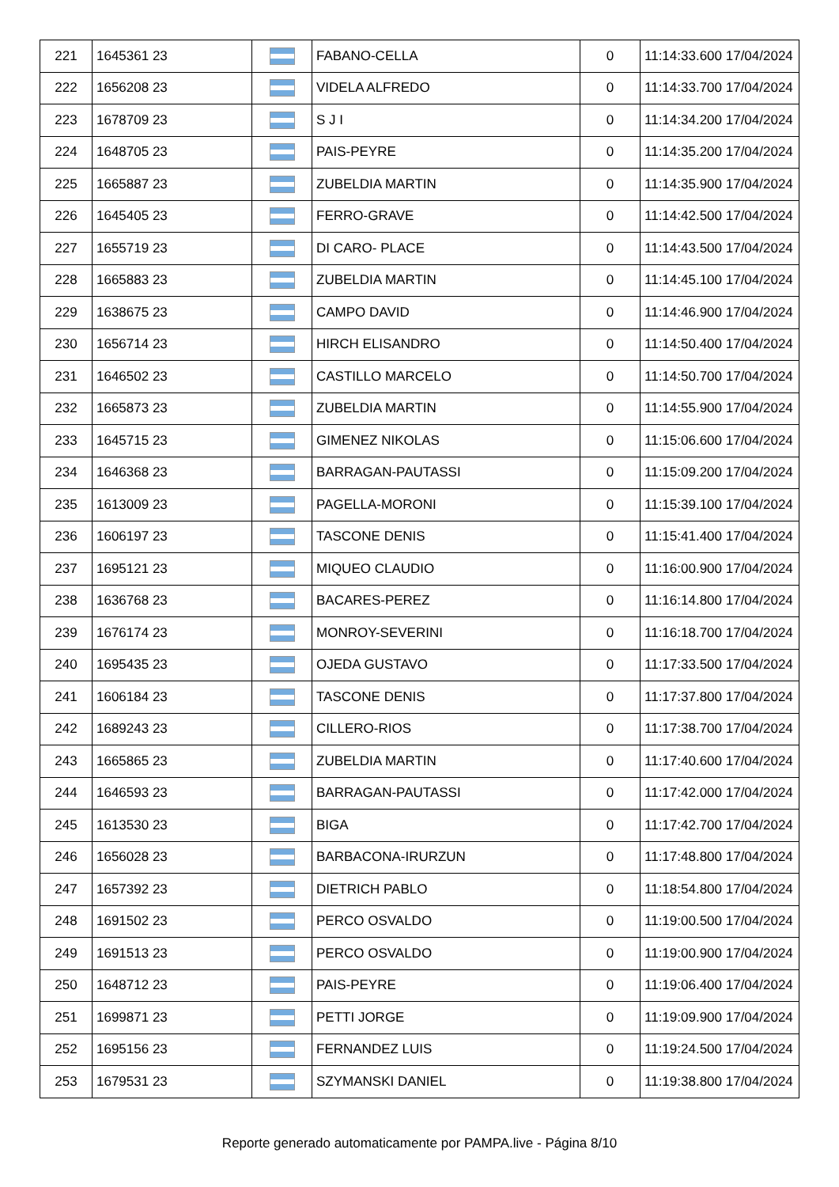| 221 | 1645361 23 | | FABANO-CELLA | 0 | 11:14:33.600 17/04/2024 |
| 222 | 1656208 23 | | VIDELA ALFREDO | 0 | 11:14:33.700 17/04/2024 |
| 223 | 1678709 23 | | S J I | 0 | 11:14:34.200 17/04/2024 |
| 224 | 1648705 23 | | PAIS-PEYRE | 0 | 11:14:35.200 17/04/2024 |
| 225 | 1665887 23 | | ZUBELDIA MARTIN | 0 | 11:14:35.900 17/04/2024 |
| 226 | 1645405 23 | | FERRO-GRAVE | 0 | 11:14:42.500 17/04/2024 |
| 227 | 1655719 23 | | DI CARO- PLACE | 0 | 11:14:43.500 17/04/2024 |
| 228 | 1665883 23 | | ZUBELDIA MARTIN | 0 | 11:14:45.100 17/04/2024 |
| 229 | 1638675 23 | | CAMPO DAVID | 0 | 11:14:46.900 17/04/2024 |
| 230 | 1656714 23 | | HIRCH ELISANDRO | 0 | 11:14:50.400 17/04/2024 |
| 231 | 1646502 23 | | CASTILLO MARCELO | 0 | 11:14:50.700 17/04/2024 |
| 232 | 1665873 23 | | ZUBELDIA MARTIN | 0 | 11:14:55.900 17/04/2024 |
| 233 | 1645715 23 | | GIMENEZ NIKOLAS | 0 | 11:15:06.600 17/04/2024 |
| 234 | 1646368 23 | | BARRAGAN-PAUTASSI | 0 | 11:15:09.200 17/04/2024 |
| 235 | 1613009 23 | | PAGELLA-MORONI | 0 | 11:15:39.100 17/04/2024 |
| 236 | 1606197 23 | | TASCONE DENIS | 0 | 11:15:41.400 17/04/2024 |
| 237 | 1695121 23 | | MIQUEO CLAUDIO | 0 | 11:16:00.900 17/04/2024 |
| 238 | 1636768 23 | | BACARES-PEREZ | 0 | 11:16:14.800 17/04/2024 |
| 239 | 1676174 23 | | MONROY-SEVERINI | 0 | 11:16:18.700 17/04/2024 |
| 240 | 1695435 23 | | OJEDA GUSTAVO | 0 | 11:17:33.500 17/04/2024 |
| 241 | 1606184 23 | | TASCONE DENIS | 0 | 11:17:37.800 17/04/2024 |
| 242 | 1689243 23 | | CILLERO-RIOS | 0 | 11:17:38.700 17/04/2024 |
| 243 | 1665865 23 | | ZUBELDIA MARTIN | 0 | 11:17:40.600 17/04/2024 |
| 244 | 1646593 23 | | BARRAGAN-PAUTASSI | 0 | 11:17:42.000 17/04/2024 |
| 245 | 1613530 23 | | BIGA | 0 | 11:17:42.700 17/04/2024 |
| 246 | 1656028 23 | | BARBACONA-IRURZUN | 0 | 11:17:48.800 17/04/2024 |
| 247 | 1657392 23 | | DIETRICH PABLO | 0 | 11:18:54.800 17/04/2024 |
| 248 | 1691502 23 | | PERCO OSVALDO | 0 | 11:19:00.500 17/04/2024 |
| 249 | 1691513 23 | | PERCO OSVALDO | 0 | 11:19:00.900 17/04/2024 |
| 250 | 1648712 23 | | PAIS-PEYRE | 0 | 11:19:06.400 17/04/2024 |
| 251 | 1699871 23 | | PETTI JORGE | 0 | 11:19:09.900 17/04/2024 |
| 252 | 1695156 23 | | FERNANDEZ LUIS | 0 | 11:19:24.500 17/04/2024 |
| 253 | 1679531 23 | | SZYMANSKI DANIEL | 0 | 11:19:38.800 17/04/2024 |
Reporte generado automaticamente por PAMPA.live - Página 8/10